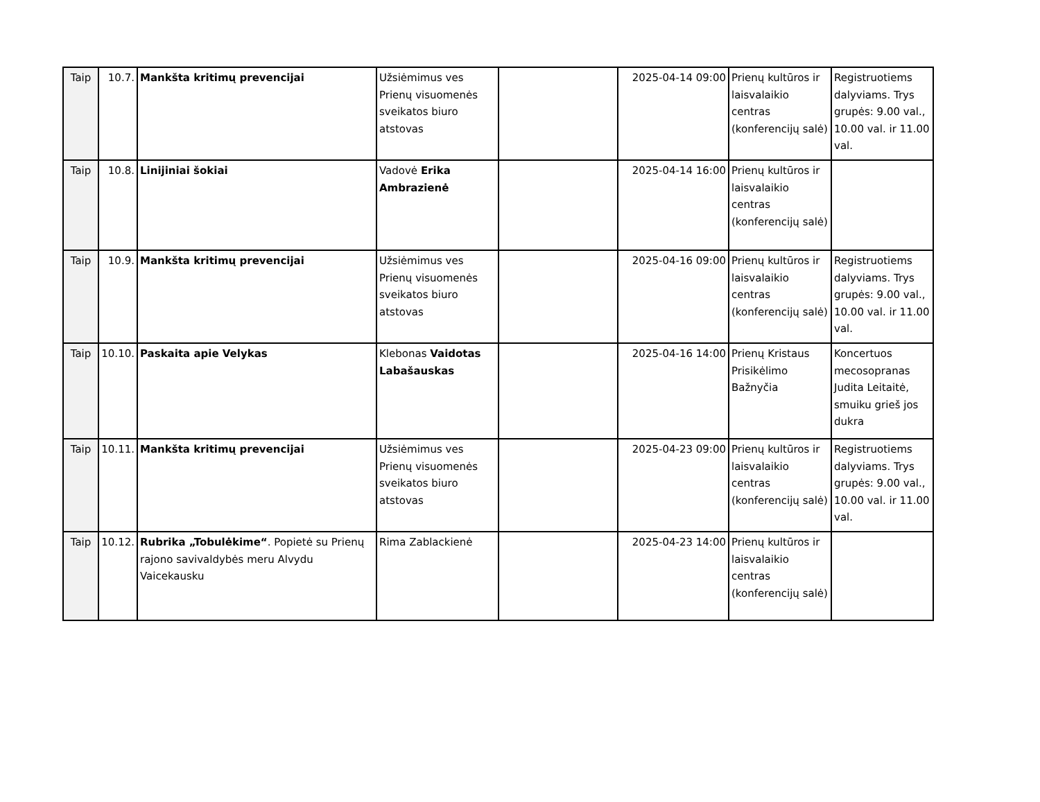| Taip | 10.7. | Mankšta kritimų prevencijai | Užsiėmimus ves Prienų visuomenės sveikatos biuro atstovas | | 2025-04-14 09:00 | Prienų kultūros ir laisvalaikio centras (konferencijų salė) | Registruotiems dalyviams. Trys grupės: 9.00 val., 10.00 val. ir 11.00 val. |
| Taip | 10.8. | Linijiniai šokiai | Vadovė Erika Ambrazienė | | 2025-04-14 16:00 | Prienų kultūros ir laisvalaikio centras (konferencijų salė) | |
| Taip | 10.9. | Mankšta kritimų prevencijai | Užsiėmimus ves Prienų visuomenės sveikatos biuro atstovas | | 2025-04-16 09:00 | Prienų kultūros ir laisvalaikio centras (konferencijų salė) | Registruotiems dalyviams. Trys grupės: 9.00 val., 10.00 val. ir 11.00 val. |
| Taip | 10.10. | Paskaita apie Velykas | Klebonas Vaidotas Labašauskas | | 2025-04-16 14:00 | Prienų Kristaus Prisikėlimo Bažnyčia | Koncertuos mecosopranas Judita Leitaitė, smuiku grieš jos dukra |
| Taip | 10.11. | Mankšta kritimų prevencijai | Užsiėmimus ves Prienų visuomenės sveikatos biuro atstovas | | 2025-04-23 09:00 | Prienų kultūros ir laisvalaikio centras (konferencijų salė) | Registruotiems dalyviams. Trys grupės: 9.00 val., 10.00 val. ir 11.00 val. |
| Taip | 10.12. | Rubrika „Tobulėkime“ . Popietė su Prienų rajono savivaldybės meru Alvydu Vaicekausku | Rima Zablackienė | | 2025-04-23 14:00 | Prienų kultūros ir laisvalaikio centras (konferencijų salė) | |